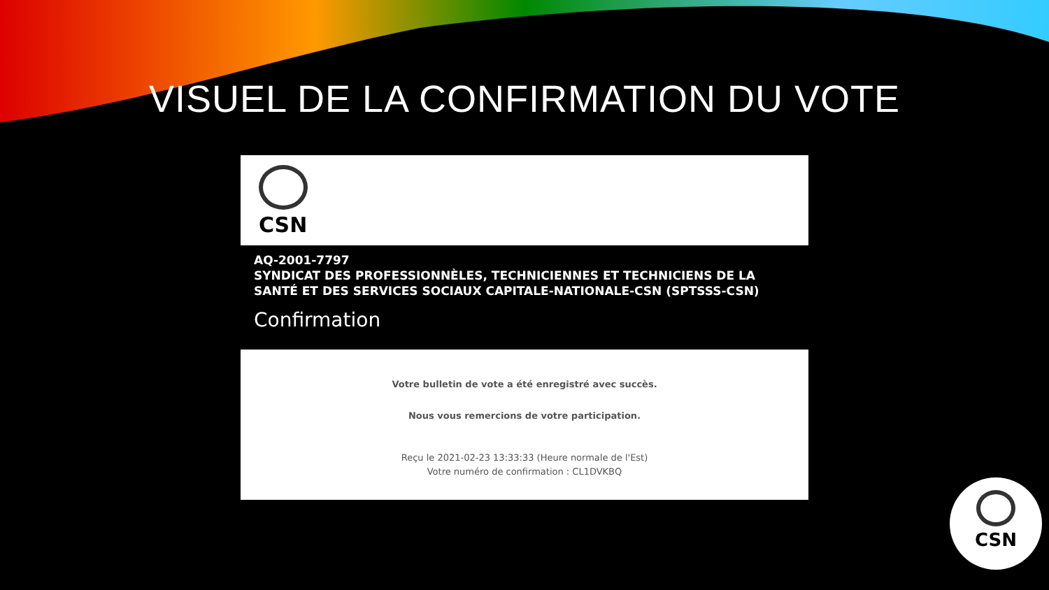VISUEL DE LA CONFIRMATION DU VOTE
CSN
AQ-2001-7797
SYNDICAT DES PROFESSIONNÈLES, TECHNICIENNES ET TECHNICIENS DE LA
SANTÉ ET DES SERVICES SOCIAUX CAPITALE-NATIONALE-CSN (SPTSSS-CSN)
Confirmation
Votre bulletin de vote a été enregistré avec succès.
Nous vous remercions de votre participation.
Reçu le 2021-02-23 13:33:33 (Heure normale de l'Est)
Votre numéro de confirmation : CL1DVKBQ
CSN